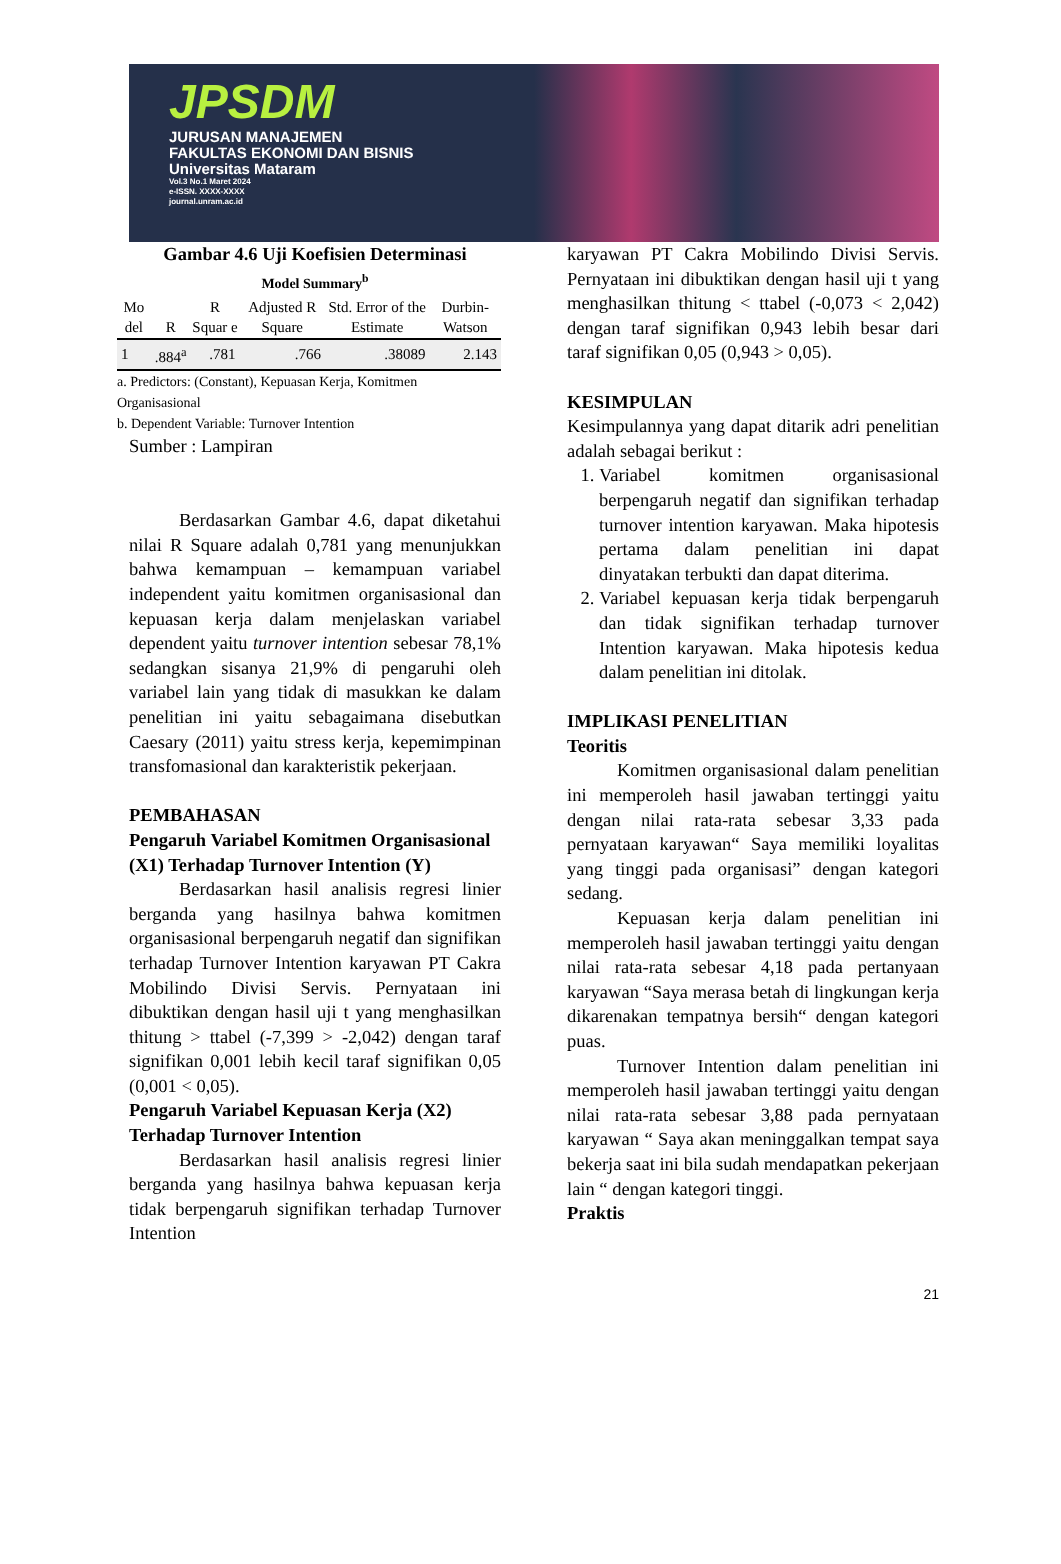JPSDM
JURUSAN MANAJEMEN
FAKULTAS EKONOMI DAN BISNIS
Universitas Mataram
Vol.3 No.1 Maret 2024
e-ISSN. XXXX-XXXX
journal.unram.ac.id
Gambar 4.6 Uji Koefisien Determinasi
Model Summary<sup>b</sup>
| Mo del | R | R Squar e | Adjusted R Square | Std. Error of the Estimate | Durbin-Watson |
| --- | --- | --- | --- | --- | --- |
| 1 | .884<sup>a</sup> | .781 | .766 | .38089 | 2.143 |
a. Predictors: (Constant), Kepuasan Kerja, Komitmen Organisasional
b. Dependent Variable: Turnover Intention
Sumber : Lampiran
Berdasarkan Gambar 4.6, dapat diketahui nilai R Square adalah 0,781 yang menunjukkan bahwa kemampuan – kemampuan variabel independent yaitu komitmen organisasional dan kepuasan kerja dalam menjelaskan variabel dependent yaitu turnover intention sebesar 78,1% sedangkan sisanya 21,9% di pengaruhi oleh variabel lain yang tidak di masukkan ke dalam penelitian ini yaitu sebagaimana disebutkan Caesary (2011) yaitu stress kerja, kepemimpinan transfomasional dan karakteristik pekerjaan.
PEMBAHASAN
Pengaruh Variabel Komitmen Organisasional (X1) Terhadap Turnover Intention (Y)
Berdasarkan hasil analisis regresi linier berganda yang hasilnya bahwa komitmen organisasional berpengaruh negatif dan signifikan terhadap Turnover Intention karyawan PT Cakra Mobilindo Divisi Servis. Pernyataan ini dibuktikan dengan hasil uji t yang menghasilkan thitung > ttabel (-7,399 > -2,042) dengan taraf signifikan 0,001 lebih kecil taraf signifikan 0,05 (0,001 < 0,05).
Pengaruh Variabel Kepuasan Kerja (X2) Terhadap Turnover Intention
Berdasarkan hasil analisis regresi linier berganda yang hasilnya bahwa kepuasan kerja tidak berpengaruh signifikan terhadap Turnover Intention
karyawan PT Cakra Mobilindo Divisi Servis. Pernyataan ini dibuktikan dengan hasil uji t yang menghasilkan thitung < ttabel (-0,073 < 2,042) dengan taraf signifikan 0,943 lebih besar dari taraf signifikan 0,05 (0,943 > 0,05).
KESIMPULAN
Kesimpulannya yang dapat ditarik adri penelitian adalah sebagai berikut :
1. Variabel komitmen organisasional berpengaruh negatif dan signifikan terhadap turnover intention karyawan. Maka hipotesis pertama dalam penelitian ini dapat dinyatakan terbukti dan dapat diterima.
2. Variabel kepuasan kerja tidak berpengaruh dan tidak signifikan terhadap turnover Intention karyawan. Maka hipotesis kedua dalam penelitian ini ditolak.
IMPLIKASI PENELITIAN
Teoritis
Komitmen organisasional dalam penelitian ini memperoleh hasil jawaban tertinggi yaitu dengan nilai rata-rata sebesar 3,33 pada pernyataan karyawan“ Saya memiliki loyalitas yang tinggi pada organisasi” dengan kategori sedang.
Kepuasan kerja dalam penelitian ini memperoleh hasil jawaban tertinggi yaitu dengan nilai rata-rata sebesar 4,18 pada pertanyaan karyawan “Saya merasa betah di lingkungan kerja dikarenakan tempatnya bersih“ dengan kategori puas.
Turnover Intention dalam penelitian ini memperoleh hasil jawaban tertinggi yaitu dengan nilai rata-rata sebesar 3,88 pada pernyataan karyawan “ Saya akan meninggalkan tempat saya bekerja saat ini bila sudah mendapatkan pekerjaan lain “ dengan kategori tinggi.
Praktis
21